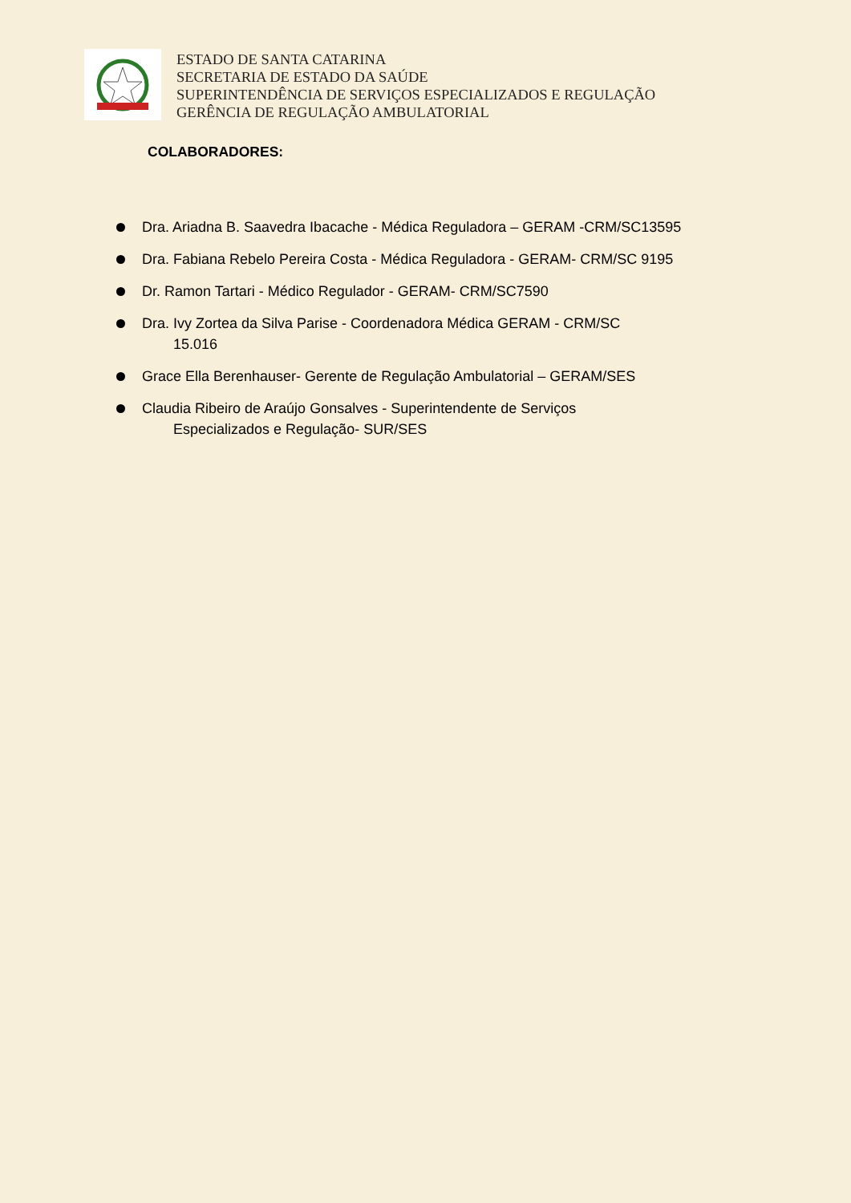ESTADO DE SANTA CATARINA
SECRETARIA DE ESTADO DA SAÚDE
SUPERINTENDÊNCIA DE SERVIÇOS ESPECIALIZADOS E REGULAÇÃO
GERÊNCIA DE REGULAÇÃO AMBULATORIAL
COLABORADORES:
Dra. Ariadna B. Saavedra Ibacache - Médica Reguladora – GERAM -CRM/SC13595
Dra. Fabiana Rebelo Pereira Costa - Médica Reguladora - GERAM- CRM/SC 9195
Dr. Ramon Tartari - Médico Regulador - GERAM- CRM/SC7590
Dra. Ivy Zortea da Silva Parise - Coordenadora Médica GERAM - CRM/SC
15.016
Grace Ella Berenhauser- Gerente de Regulação Ambulatorial – GERAM/SES
Claudia Ribeiro de Araújo Gonsalves - Superintendente de Serviços
Especializados e Regulação- SUR/SES